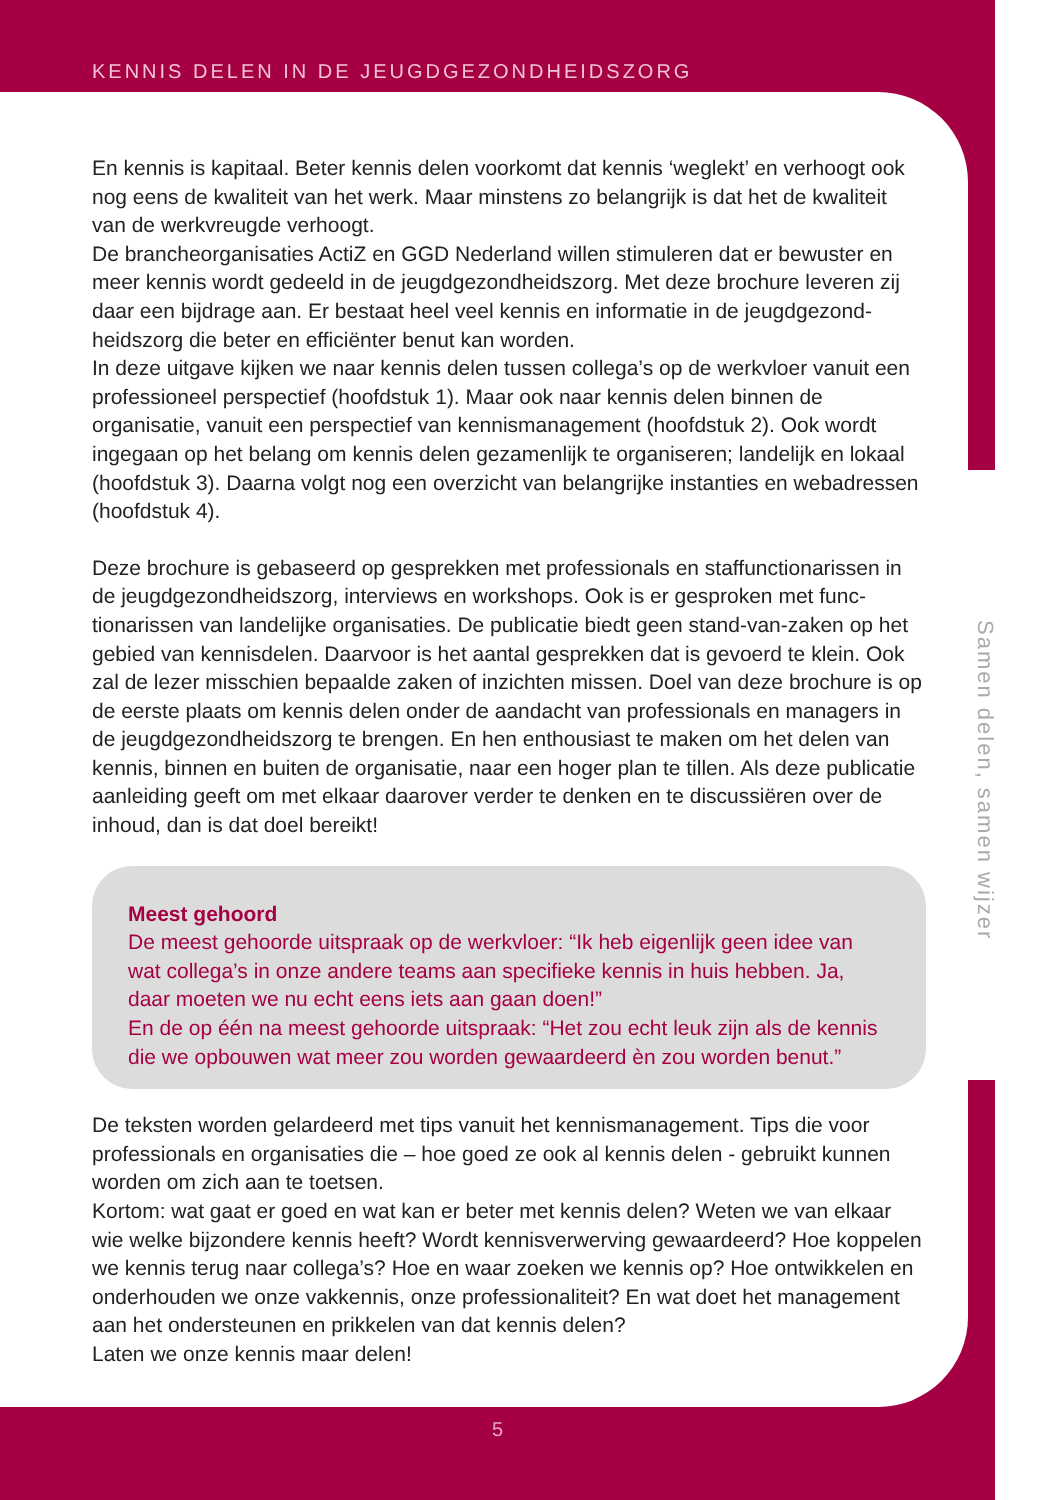KENNIS DELEN IN DE JEUGDGEZONDHEIDSZORG
En kennis is kapitaal. Beter kennis delen voorkomt dat kennis ‘weglekt’ en verhoogt ook nog eens de kwaliteit van het werk. Maar minstens zo belangrijk is dat het de kwaliteit van de werkvreugde verhoogt.
De brancheorganisaties ActiZ en GGD Nederland willen stimuleren dat er bewuster en meer kennis wordt gedeeld in de jeugdgezondheidszorg. Met deze brochure leveren zij daar een bijdrage aan. Er bestaat heel veel kennis en informatie in de jeugdgezond­heidszorg die beter en efficiënter benut kan worden.
In deze uitgave kijken we naar kennis delen tussen collega’s op de werkvloer vanuit een professioneel perspectief (hoofdstuk 1). Maar ook naar kennis delen binnen de organisatie, vanuit een perspectief van kennismanagement (hoofdstuk 2). Ook wordt ingegaan op het belang om kennis delen gezamenlijk te organiseren; landelijk en lokaal (hoofdstuk 3). Daarna volgt nog een overzicht van belangrijke instanties en webadressen (hoofdstuk 4).
Deze brochure is gebaseerd op gesprekken met professionals en staffunctionarissen in de jeugdgezondheidszorg, interviews en workshops. Ook is er gesproken met func­tionarissen van landelijke organisaties. De publicatie biedt geen stand-van-zaken op het gebied van kennisdelen. Daarvoor is het aantal gesprekken dat is gevoerd te klein. Ook zal de lezer misschien bepaalde zaken of inzichten missen. Doel van deze bro­chure is op de eerste plaats om kennis delen onder de aandacht van professionals en managers in de jeugdgezondheidszorg te brengen. En hen enthousiast te maken om het delen van kennis, binnen en buiten de organisatie, naar een hoger plan te tillen. Als deze publicatie aanleiding geeft om met elkaar daarover verder te denken en te discussiëren over de inhoud, dan is dat doel bereikt!
Meest gehoord
De meest gehoorde uitspraak op de werkvloer: “Ik heb eigenlijk geen idee van wat collega’s in onze andere teams aan specifieke kennis in huis hebben. Ja, daar moeten we nu echt eens iets aan gaan doen!”
En de op één na meest gehoorde uitspraak: “Het zou echt leuk zijn als de kennis die we opbouwen wat meer zou worden gewaardeerd èn zou worden benut.”
De teksten worden gelardeerd met tips vanuit het kennismanagement. Tips die voor professionals en organisaties die – hoe goed ze ook al kennis delen - gebruikt kunnen worden om zich aan te toetsen.
Kortom: wat gaat er goed en wat kan er beter met kennis delen? Weten we van elkaar wie welke bijzondere kennis heeft? Wordt kennisverwerving gewaardeerd? Hoe kop­pelen we kennis terug naar collega’s? Hoe en waar zoeken we kennis op? Hoe ont­wikkelen en onderhouden we onze vakkennis, onze professionaliteit? En wat doet het management aan het ondersteunen en prikkelen van dat kennis delen?
Laten we onze kennis maar delen!
Samen delen, samen wijzer
5